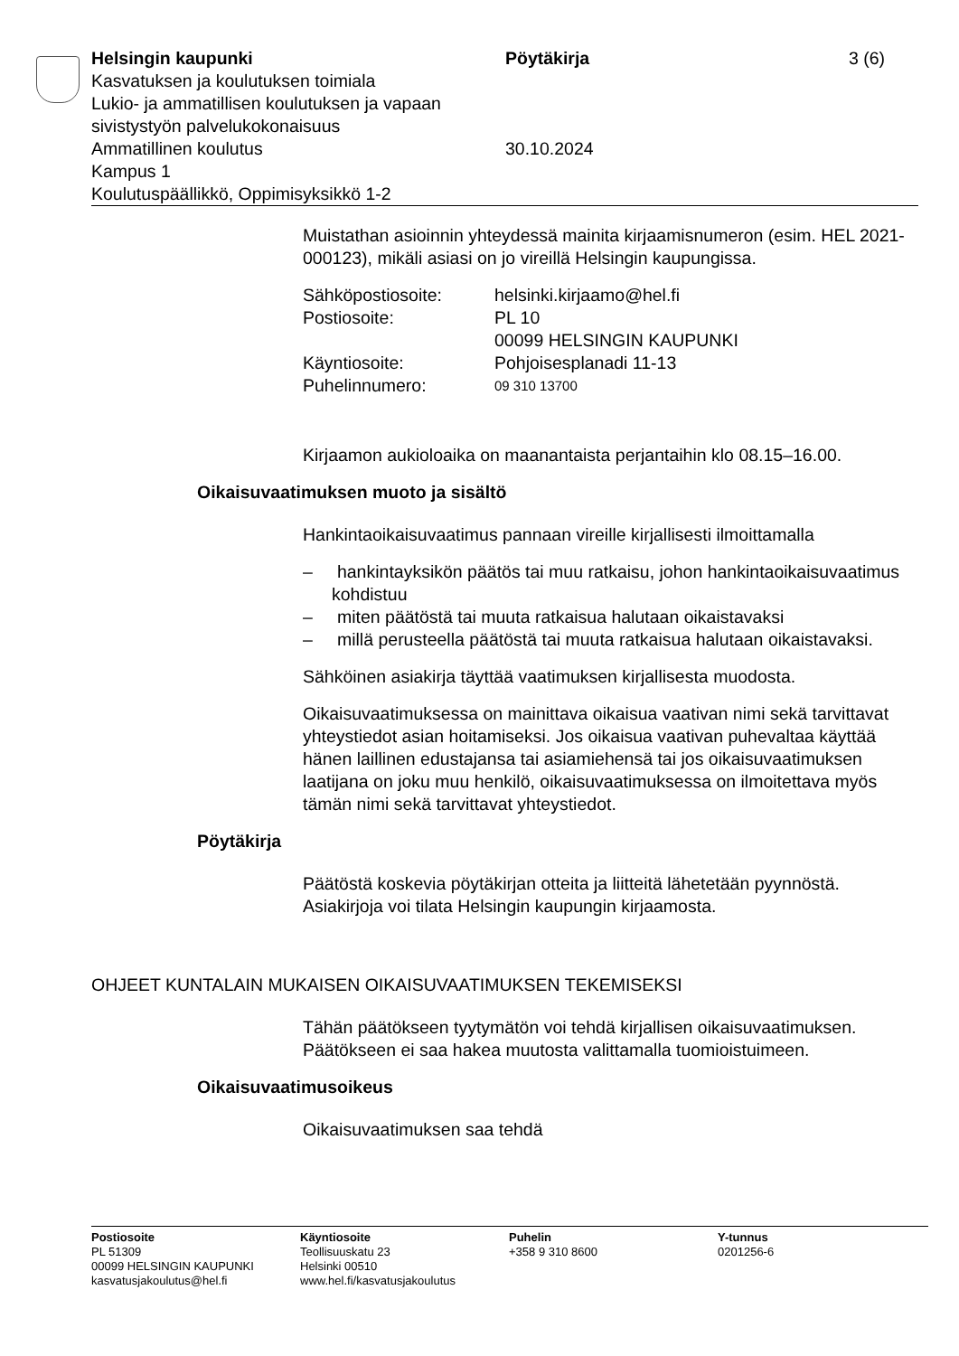Helsingin kaupunki Pöytäkirja 3 (6)
Kasvatuksen ja koulutuksen toimiala
Lukio- ja ammatillisen koulutuksen ja vapaan
sivistystyön palvelukokonaisuus
Ammatillinen koulutus 30.10.2024
Kampus 1
Koulutuspäällikkö, Oppimisyksikkö 1-2
Muistathan asioinnin yhteydessä mainita kirjaamisnumeron (esim. HEL 2021-000123), mikäli asiasi on jo vireillä Helsingin kaupungissa.
Sähköpostiosoite: helsinki.kirjaamo@hel.fi
Postiosoite: PL 10
00099 HELSINGIN KAUPUNKI
Käyntiosoite: Pohjoisesplanadi 11-13
Puhelinnumero: 09 310 13700
Kirjaamon aukioloaika on maanantaista perjantaihin klo 08.15–16.00.
Oikaisuvaatimuksen muoto ja sisältö
Hankintaoikaisuvaatimus pannaan vireille kirjallisesti ilmoittamalla
– hankintayksikön päätös tai muu ratkaisu, johon hankintaoikaisuvaatimus kohdistuu
– miten päätöstä tai muuta ratkaisua halutaan oikaistavaksi
– millä perusteella päätöstä tai muuta ratkaisua halutaan oikaistavaksi.
Sähköinen asiakirja täyttää vaatimuksen kirjallisesta muodosta.
Oikaisuvaatimuksessa on mainittava oikaisua vaativan nimi sekä tarvittavat yhteystiedot asian hoitamiseksi. Jos oikaisua vaativan puhevaltaa käyttää hänen laillinen edustajansa tai asiamiehensä tai jos oikaisuvaatimuksen laatijana on joku muu henkilö, oikaisuvaatimuksessa on ilmoitettava myös tämän nimi sekä tarvittavat yhteystiedot.
Pöytäkirja
Päätöstä koskevia pöytäkirjan otteita ja liitteitä lähetetään pyynnöstä. Asiakirjoja voi tilata Helsingin kaupungin kirjaamosta.
OHJEET KUNTALAIN MUKAISEN OIKAISUVAATIMUKSEN TEKEMISEKSI
Tähän päätökseen tyytymätön voi tehdä kirjallisen oikaisuvaatimuksen. Päätökseen ei saa hakea muutosta valittamalla tuomioistuimeen.
Oikaisuvaatimusoikeus
Oikaisuvaatimuksen saa tehdä
Postiosoite
PL 51309
00099 HELSINGIN KAUPUNKI
kasvatusjakoulutus@hel.fi
Käyntiosoite
Teollisuuskatu 23
Helsinki 00510
www.hel.fi/kasvatusjakoulutus
Puhelin
+358 9 310 8600
Y-tunnus
0201256-6